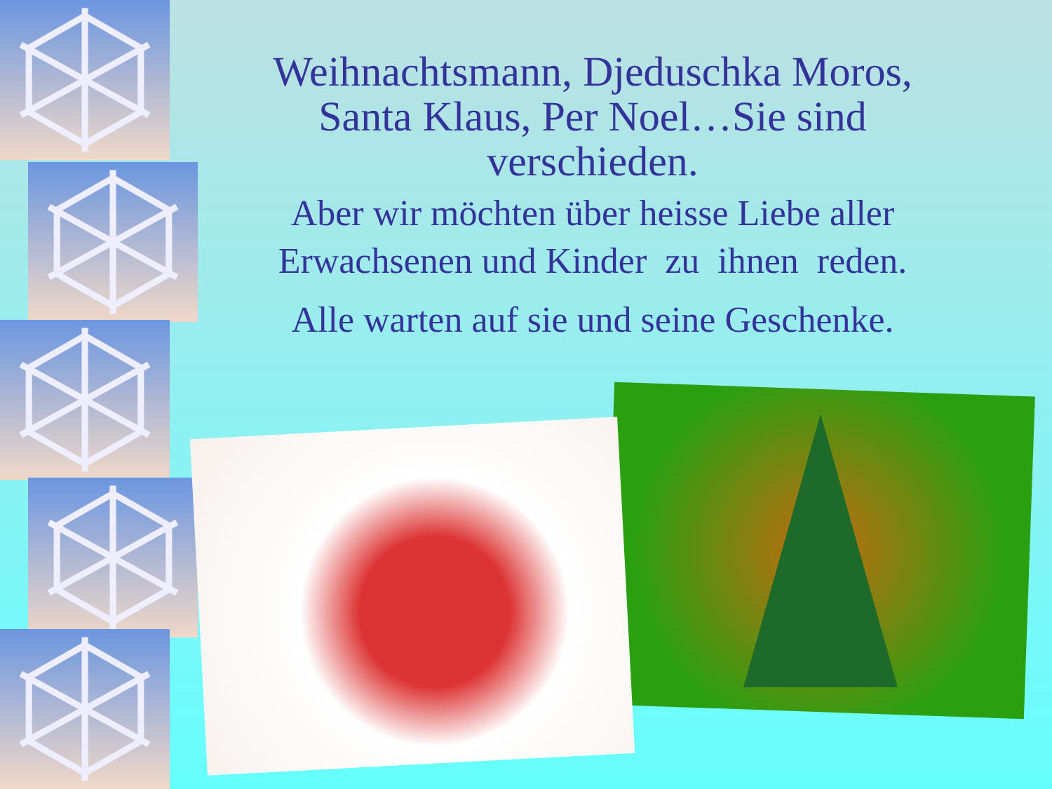Weihnachtsmann, Djeduschka Moros, Santa Klaus, Per Noel…Sie sind verschieden.
Aber wir möchten über heisse Liebe aller Erwachsenen und Kinder zu ihnen reden.
Alle warten auf sie und seine Geschenke.